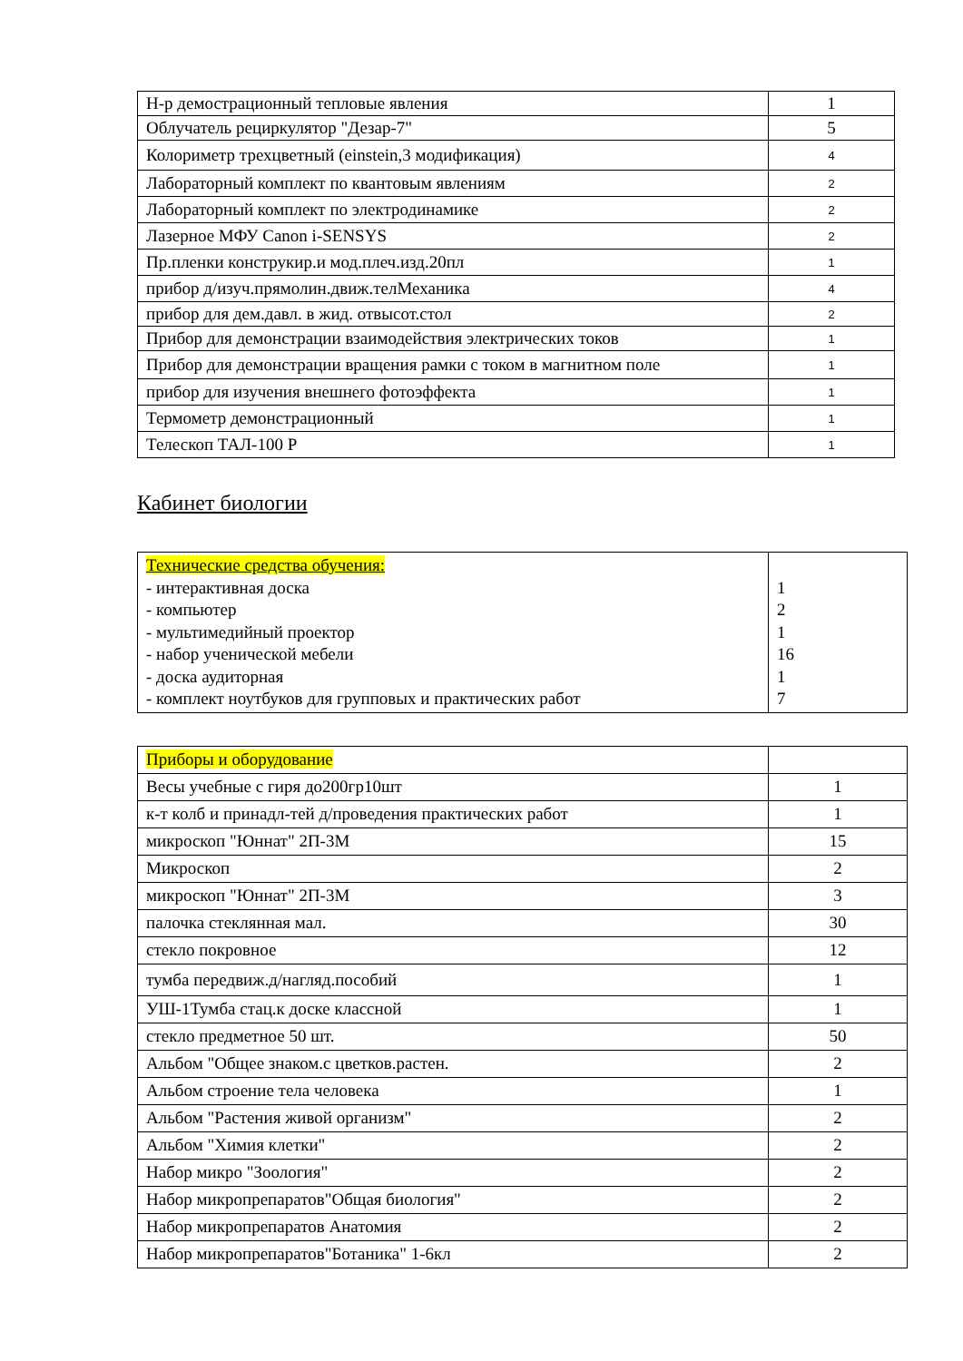| Н-р демострационный тепловые явления | 1 |
| Облучатель рециркулятор "Дезар-7" | 5 |
| Колориметр трехцветный (einstein,3 модификация) | 4 |
| Лабораторный комплект по квантовым явлениям | 2 |
| Лабораторный комплект по электродинамике | 2 |
| Лазерное МФУ Canon i-SENSYS | 2 |
| Пр.пленки конструкир.и мод.плеч.изд.20пл | 1 |
| прибор д/изуч.прямолин.движ.телМеханика | 4 |
| прибор для дем.давл. в жид. отвысот.стол | 2 |
| Прибор для демонстрации взаимодействия электрических токов | 1 |
| Прибор для демонстрации вращения рамки с током в магнитном поле | 1 |
| прибор для изучения внешнего фотоэффекта | 1 |
| Термометр демонстрационный | 1 |
| Телескоп ТАЛ-100 Р | 1 |
Кабинет биологии
| Технические средства обучения: - интерактивная доска - компьютер - мультимедийный проектор - набор ученической мебели - доска аудиторная - комплект ноутбуков для групповых и практических работ | 1 2 1 16 1 7 |
| Приборы и оборудование | |
| Весы учебные с гиря до200гр10шт | 1 |
| к-т колб и принадл-тей д/проведения практических работ | 1 |
| микроскоп "Юннат" 2П-3М | 15 |
| Микроскоп | 2 |
| микроскоп "Юннат" 2П-3М | 3 |
| палочка стеклянная мал. | 30 |
| стекло покровное | 12 |
| тумба передвиж.д/нагляд.пособий | 1 |
| УШ-1Тумба стац.к доске классной | 1 |
| стекло предметное 50 шт. | 50 |
| Альбом "Общее знаком.с цветков.растен. | 2 |
| Альбом строение тела человека | 1 |
| Альбом "Растения живой организм" | 2 |
| Альбом "Химия клетки" | 2 |
| Набор микро "Зоология" | 2 |
| Набор микропрепаратов"Общая биология" | 2 |
| Набор микропрепаратов Анатомия | 2 |
| Набор микропрепаратов"Ботаника" 1-6кл | 2 |